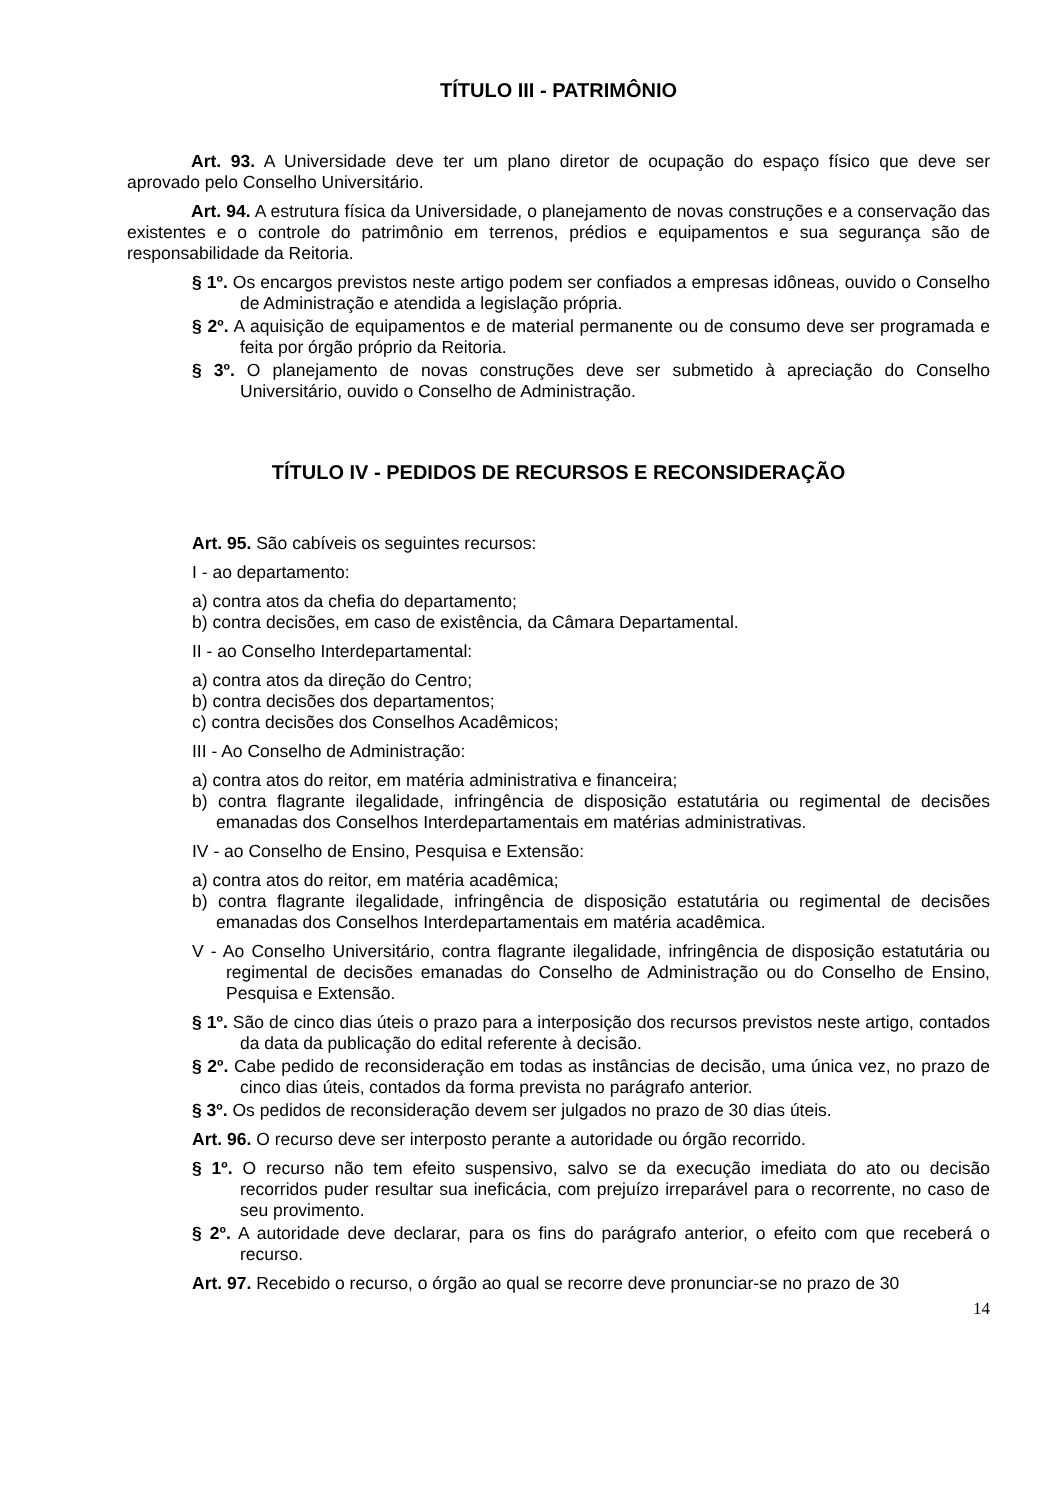TÍTULO III - PATRIMÔNIO
Art. 93. A Universidade deve ter um plano diretor de ocupação do espaço físico que deve ser aprovado pelo Conselho Universitário.
Art. 94. A estrutura física da Universidade, o planejamento de novas construções e a conservação das existentes e o controle do patrimônio em terrenos, prédios e equipamentos e sua segurança são de responsabilidade da Reitoria.
§ 1º. Os encargos previstos neste artigo podem ser confiados a empresas idôneas, ouvido o Conselho de Administração e atendida a legislação própria.
§ 2º. A aquisição de equipamentos e de material permanente ou de consumo deve ser programada e feita por órgão próprio da Reitoria.
§ 3º. O planejamento de novas construções deve ser submetido à apreciação do Conselho Universitário, ouvido o Conselho de Administração.
TÍTULO IV - PEDIDOS DE RECURSOS E RECONSIDERAÇÃO
Art. 95. São cabíveis os seguintes recursos:
I - ao departamento:
a) contra atos da chefia do departamento;
b) contra decisões, em caso de existência, da Câmara Departamental.
II - ao Conselho Interdepartamental:
a) contra atos da direção do Centro;
b) contra decisões dos departamentos;
c) contra decisões dos Conselhos Acadêmicos;
III - Ao Conselho de Administração:
a) contra atos do reitor, em matéria administrativa e financeira;
b) contra flagrante ilegalidade, infringência de disposição estatutária ou regimental de decisões emanadas dos Conselhos Interdepartamentais em matérias administrativas.
IV - ao Conselho de Ensino, Pesquisa e Extensão:
a) contra atos do reitor, em matéria acadêmica;
b) contra flagrante ilegalidade, infringência de disposição estatutária ou regimental de decisões emanadas dos Conselhos Interdepartamentais em matéria acadêmica.
V - Ao Conselho Universitário, contra flagrante ilegalidade, infringência de disposição estatutária ou regimental de decisões emanadas do Conselho de Administração ou do Conselho de Ensino, Pesquisa e Extensão.
§ 1º. São de cinco dias úteis o prazo para a interposição dos recursos previstos neste artigo, contados da data da publicação do edital referente à decisão.
§ 2º. Cabe pedido de reconsideração em todas as instâncias de decisão, uma única vez, no prazo de cinco dias úteis, contados da forma prevista no parágrafo anterior.
§ 3º. Os pedidos de reconsideração devem ser julgados no prazo de 30 dias úteis.
Art. 96. O recurso deve ser interposto perante a autoridade ou órgão recorrido.
§ 1º. O recurso não tem efeito suspensivo, salvo se da execução imediata do ato ou decisão recorridos puder resultar sua ineficácia, com prejuízo irreparável para o recorrente, no caso de seu provimento.
§ 2º. A autoridade deve declarar, para os fins do parágrafo anterior, o efeito com que receberá o recurso.
Art. 97. Recebido o recurso, o órgão ao qual se recorre deve pronunciar-se no prazo de 30
14